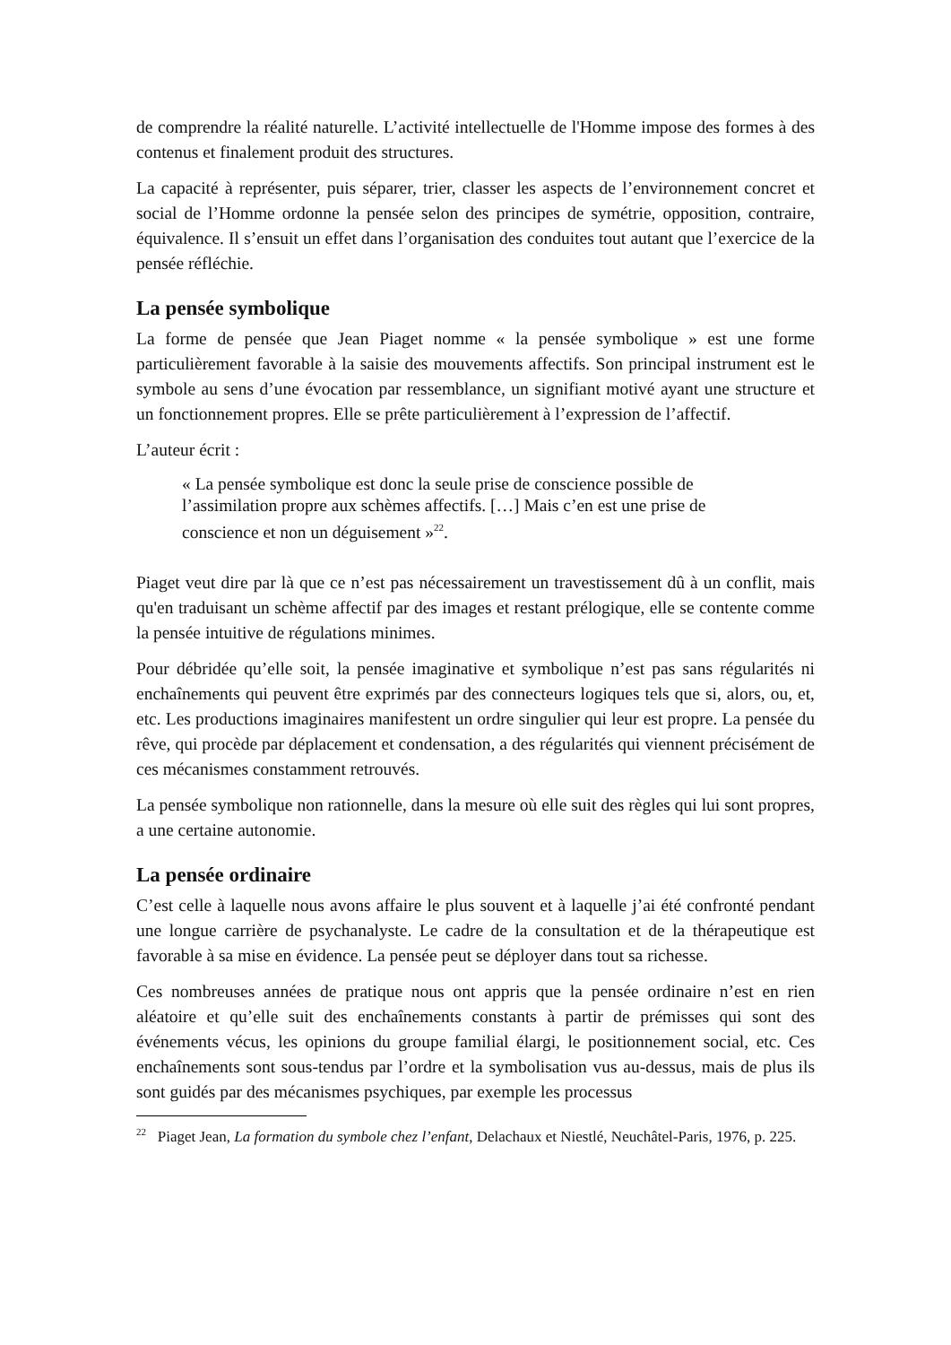de comprendre la réalité naturelle. L’activité intellectuelle de l'Homme impose des formes à des contenus et finalement produit des structures.
La capacité à représenter, puis séparer, trier, classer les aspects de l’environnement concret et social de l’Homme ordonne la pensée selon des principes de symétrie, opposition, contraire, équivalence. Il s’ensuit un effet dans l’organisation des conduites tout autant que l’exercice de la pensée réfléchie.
La pensée symbolique
La forme de pensée que Jean Piaget nomme « la pensée symbolique » est une forme particulièrement favorable à la saisie des mouvements affectifs. Son principal instrument est le symbole au sens d’une évocation par ressemblance, un signifiant motivé ayant une structure et un fonctionnement propres. Elle se prête particulièrement à l’expression de l’affectif.
L’auteur écrit :
« La pensée symbolique est donc la seule prise de conscience possible de l’assimilation propre aux schèmes affectifs. […] Mais c’en est une prise de conscience et non un déguisement »<sup>22</sup>.
Piaget veut dire par là que ce n’est pas nécessairement un travestissement dû à un conflit, mais qu'en traduisant un schème affectif par des images et restant prélogique, elle se contente comme la pensée intuitive de régulations minimes.
Pour débridée qu’elle soit, la pensée imaginative et symbolique n’est pas sans régularités ni enchaînements qui peuvent être exprimés par des connecteurs logiques tels que si, alors, ou, et, etc. Les productions imaginaires manifestent un ordre singulier qui leur est propre. La pensée du rêve, qui procède par déplacement et condensation, a des régularités qui viennent précisément de ces mécanismes constamment retrouvés.
La pensée symbolique non rationnelle, dans la mesure où elle suit des règles qui lui sont propres, a une certaine autonomie.
La pensée ordinaire
C’est celle à laquelle nous avons affaire le plus souvent et à laquelle j’ai été confronté pendant une longue carrière de psychanalyste. Le cadre de la consultation et de la thérapeutique est favorable à sa mise en évidence. La pensée peut se déployer dans tout sa richesse.
Ces nombreuses années de pratique nous ont appris que la pensée ordinaire n’est en rien aléatoire et qu’elle suit des enchaînements constants à partir de prémisses qui sont des événements vécus, les opinions du groupe familial élargi, le positionnement social, etc. Ces enchaînements sont sous-tendus par l’ordre et la symbolisation vus au-dessus, mais de plus ils sont guidés par des mécanismes psychiques, par exemple les processus
<sup>22</sup> Piaget Jean, La formation du symbole chez l’enfant, Delachaux et Niestlé, Neuchâtel-Paris, 1976, p. 225.